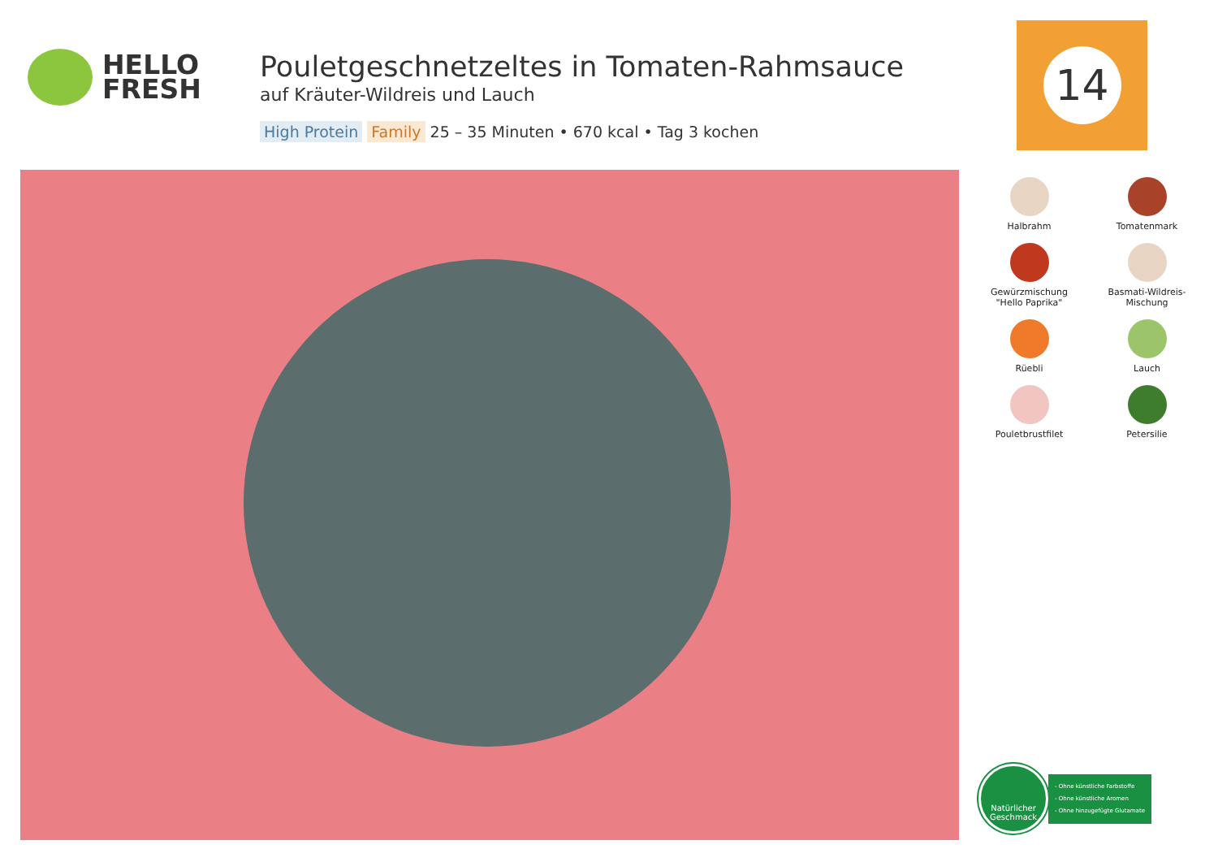HELLO
FRESH
Pouletgeschnetzeltes in Tomaten-Rahmsauce
auf Kräuter-Wildreis und Lauch
High Protein Family 25 – 35 Minuten • 670 kcal • Tag 3 kochen
14
Halbrahm
Tomatenmark
Gewürzmischung
"Hello Paprika"
Basmati-Wildreis-Mischung
Rüebli
Lauch
Pouletbrustfilet
Petersilie
Natürlicher
Geschmack
- Ohne künstliche Farbstoffe
- Ohne künstliche Aromen
- Ohne hinzugefügte Glutamate